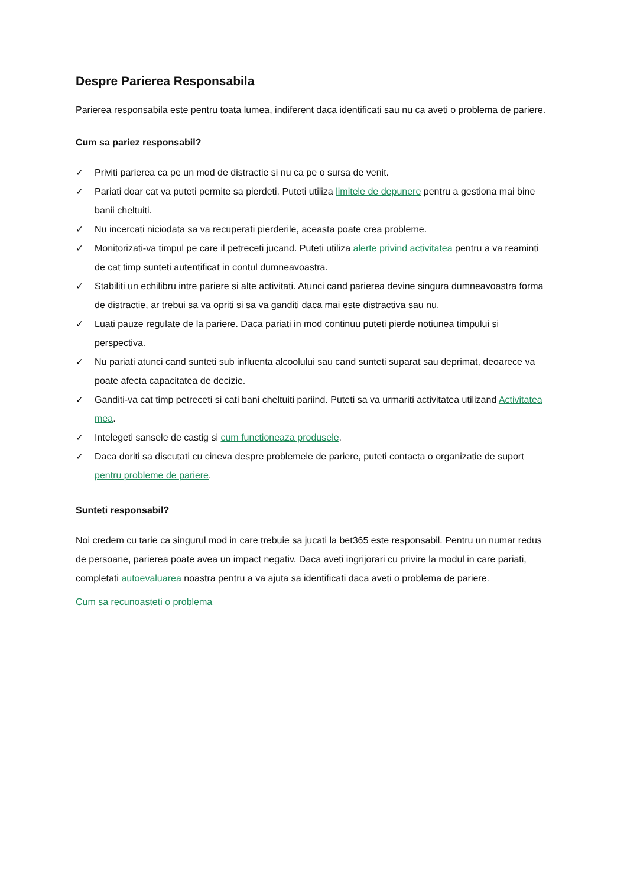Despre Parierea Responsabila
Parierea responsabila este pentru toata lumea, indiferent daca identificati sau nu ca aveti o problema de pariere.
Cum sa pariez responsabil?
✓ Priviti parierea ca pe un mod de distractie si nu ca pe o sursa de venit.
✓ Pariati doar cat va puteti permite sa pierdeti. Puteti utiliza limitele de depunere pentru a gestiona mai bine banii cheltuiti.
✓ Nu incercati niciodata sa va recuperati pierderile, aceasta poate crea probleme.
✓ Monitorizati-va timpul pe care il petreceti jucand. Puteti utiliza alerte privind activitatea pentru a va reaminti de cat timp sunteti autentificat in contul dumneavoastra.
✓ Stabiliti un echilibru intre pariere si alte activitati. Atunci cand parierea devine singura dumneavoastra forma de distractie, ar trebui sa va opriti si sa va ganditi daca mai este distractiva sau nu.
✓ Luati pauze regulate de la pariere. Daca pariati in mod continuu puteti pierde notiunea timpului si perspectiva.
✓ Nu pariati atunci cand sunteti sub influenta alcoolului sau cand sunteti suparat sau deprimat, deoarece va poate afecta capacitatea de decizie.
✓ Ganditi-va cat timp petreceti si cati bani cheltuiti pariind. Puteti sa va urmariti activitatea utilizand Activitatea mea.
✓ Intelegeti sansele de castig si cum functioneaza produsele.
✓ Daca doriti sa discutati cu cineva despre problemele de pariere, puteti contacta o organizatie de suport pentru probleme de pariere.
Sunteti responsabil?
Noi credem cu tarie ca singurul mod in care trebuie sa jucati la bet365 este responsabil. Pentru un numar redus de persoane, parierea poate avea un impact negativ. Daca aveti ingrijorari cu privire la modul in care pariati, completati autoevaluarea noastra pentru a va ajuta sa identificati daca aveti o problema de pariere.
Cum sa recunoasteti o problema